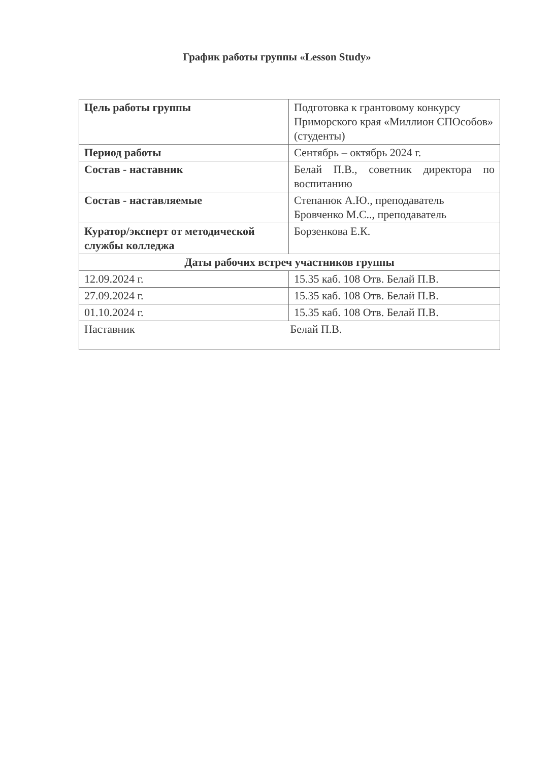График работы группы «Lesson Study»
| Цель работы группы | Подготовка к грантовому конкурсу Приморского края «Миллион СПОсобов» (студенты) |
| Период работы | Сентябрь – октябрь 2024 г. |
| Состав - наставник | Белай П.В., советник директора по воспитанию |
| Состав - наставляемые | Степанюк А.Ю., преподаватель Бровченко М.С.., преподаватель |
| Куратор/эксперт от методической службы колледжа | Борзенкова Е.К. |
| Даты рабочих встреч участников группы | |
| 12.09.2024 г. | 15.35 каб. 108 Отв. Белай П.В. |
| 27.09.2024 г. | 15.35 каб. 108 Отв. Белай П.В. |
| 01.10.2024 г. | 15.35 каб. 108 Отв. Белай П.В. |
| Наставник Белай П.В. | |